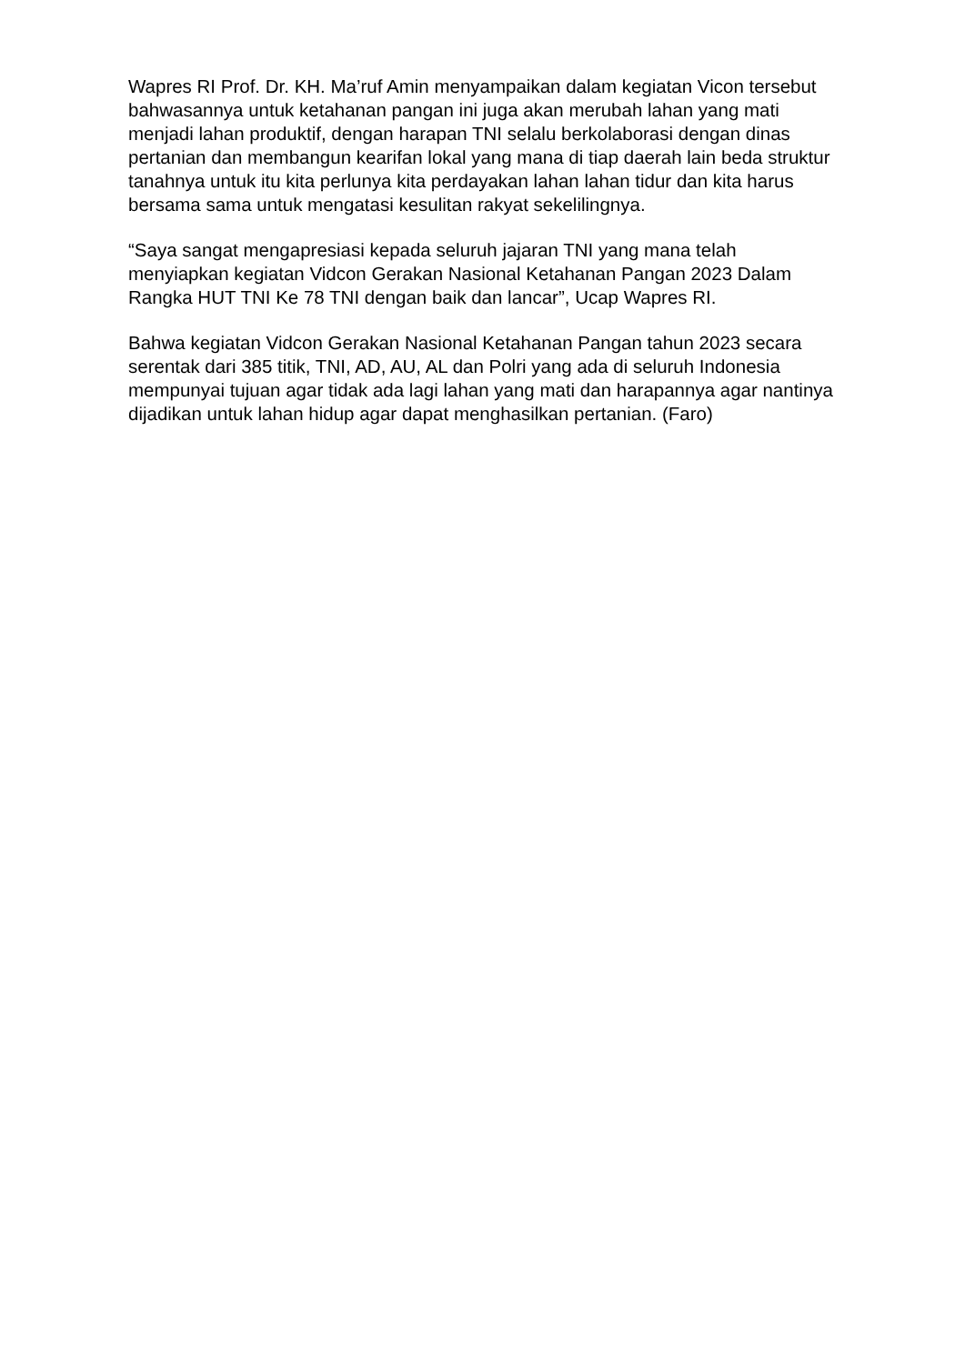Wapres RI Prof. Dr. KH. Ma’ruf Amin menyampaikan dalam kegiatan Vicon tersebut bahwasannya untuk ketahanan pangan ini juga akan merubah lahan yang mati menjadi lahan produktif, dengan harapan TNI selalu berkolaborasi dengan dinas pertanian dan membangun kearifan lokal yang mana di tiap daerah lain beda struktur tanahnya untuk itu kita perlunya kita perdayakan lahan lahan tidur dan kita harus bersama sama untuk mengatasi kesulitan rakyat sekelilingnya.
“Saya sangat mengapresiasi kepada seluruh jajaran TNI yang mana telah menyiapkan kegiatan Vidcon Gerakan Nasional Ketahanan Pangan 2023 Dalam Rangka HUT TNI Ke 78 TNI dengan baik dan lancar”, Ucap Wapres RI.
Bahwa kegiatan Vidcon Gerakan Nasional Ketahanan Pangan tahun 2023 secara serentak dari 385 titik, TNI, AD, AU, AL dan Polri yang ada di seluruh Indonesia mempunyai tujuan agar tidak ada lagi lahan yang mati dan harapannya agar nantinya dijadikan untuk lahan hidup agar dapat menghasilkan pertanian. (Faro)